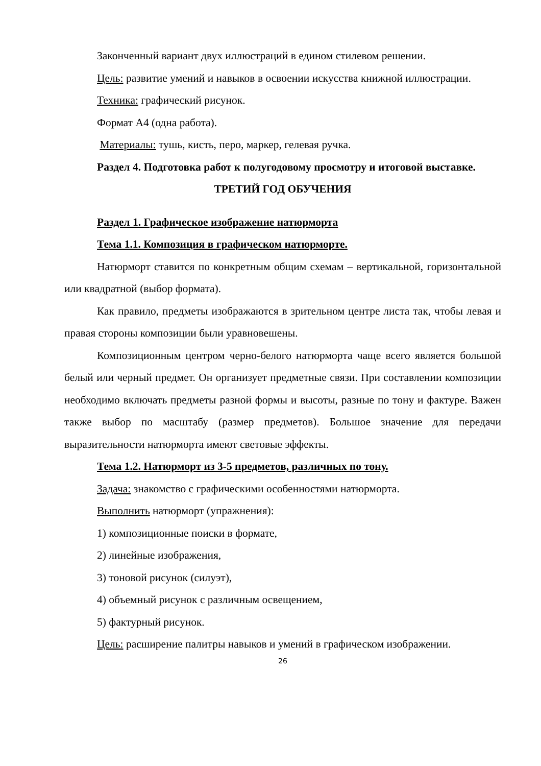Законченный вариант двух иллюстраций в едином стилевом решении.
Цель: развитие умений и навыков в освоении искусства книжной иллюстрации.
Техника: графический рисунок.
Формат А4 (одна работа).
Материалы: тушь, кисть, перо, маркер, гелевая ручка.
Раздел 4. Подготовка работ к полугодовому просмотру и итоговой выставке.
ТРЕТИЙ ГОД ОБУЧЕНИЯ
Раздел 1. Графическое изображение натюрморта
Тема 1.1. Композиция в графическом натюрморте.
Натюрморт ставится по конкретным общим схемам – вертикальной, горизонтальной или квадратной (выбор формата).
Как правило, предметы изображаются в зрительном центре листа так, чтобы левая и правая стороны композиции были уравновешены.
Композиционным центром черно-белого натюрморта чаще всего является большой белый или черный предмет. Он организует предметные связи. При составлении композиции необходимо включать предметы разной формы и высоты, разные по тону и фактуре. Важен также выбор по масштабу (размер предметов). Большое значение для передачи выразительности натюрморта имеют световые эффекты.
Тема 1.2. Натюрморт из 3-5 предметов, различных по тону.
Задача: знакомство с графическими особенностями натюрморта.
Выполнить натюрморт (упражнения):
1) композиционные поиски в формате,
2) линейные изображения,
3) тоновой рисунок (силуэт),
4) объемный рисунок с различным освещением,
5) фактурный рисунок.
Цель: расширение палитры навыков и умений в графическом изображении.
26